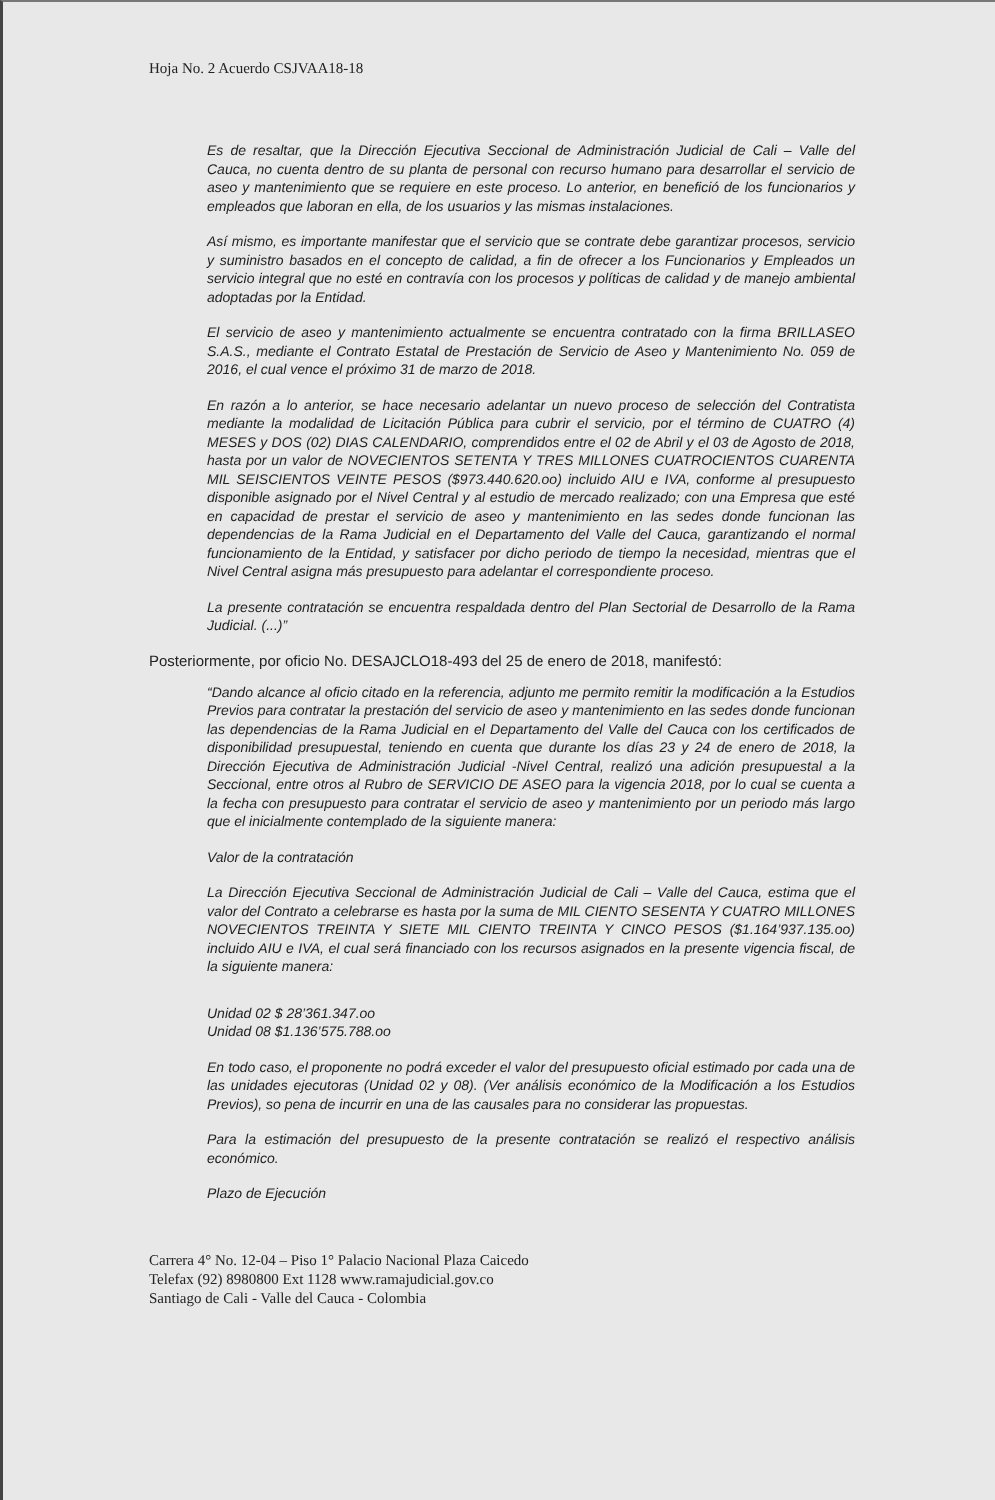Hoja No. 2 Acuerdo CSJVAA18-18
Es de resaltar, que la Dirección Ejecutiva Seccional de Administración Judicial de Cali – Valle del Cauca, no cuenta dentro de su planta de personal con recurso humano para desarrollar el servicio de aseo y mantenimiento que se requiere en este proceso. Lo anterior, en benefició de los funcionarios y empleados que laboran en ella, de los usuarios y las mismas instalaciones.
Así mismo, es importante manifestar que el servicio que se contrate debe garantizar procesos, servicio y suministro basados en el concepto de calidad, a fin de ofrecer a los Funcionarios y Empleados un servicio integral que no esté en contravía con los procesos y políticas de calidad y de manejo ambiental adoptadas por la Entidad.
El servicio de aseo y mantenimiento actualmente se encuentra contratado con la firma BRILLASEO S.A.S., mediante el Contrato Estatal de Prestación de Servicio de Aseo y Mantenimiento No. 059 de 2016, el cual vence el próximo 31 de marzo de 2018.
En razón a lo anterior, se hace necesario adelantar un nuevo proceso de selección del Contratista mediante la modalidad de Licitación Pública para cubrir el servicio, por el término de CUATRO (4) MESES y DOS (02) DIAS CALENDARIO, comprendidos entre el 02 de Abril y el 03 de Agosto de 2018, hasta por un valor de NOVECIENTOS SETENTA Y TRES MILLONES CUATROCIENTOS CUARENTA MIL SEISCIENTOS VEINTE PESOS ($973.440.620.oo) incluido AIU e IVA, conforme al presupuesto disponible asignado por el Nivel Central y al estudio de mercado realizado; con una Empresa que esté en capacidad de prestar el servicio de aseo y mantenimiento en las sedes donde funcionan las dependencias de la Rama Judicial en el Departamento del Valle del Cauca, garantizando el normal funcionamiento de la Entidad, y satisfacer por dicho periodo de tiempo la necesidad, mientras que el Nivel Central asigna más presupuesto para adelantar el correspondiente proceso.
La presente contratación se encuentra respaldada dentro del Plan Sectorial de Desarrollo de la Rama Judicial. (...)”
Posteriormente, por oficio No. DESAJCLO18-493 del 25 de enero de 2018, manifestó:
“Dando alcance al oficio citado en la referencia, adjunto me permito remitir la modificación a la Estudios Previos para contratar la prestación del servicio de aseo y mantenimiento en las sedes donde funcionan las dependencias de la Rama Judicial en el Departamento del Valle del Cauca con los certificados de disponibilidad presupuestal, teniendo en cuenta que durante los días 23 y 24 de enero de 2018, la Dirección Ejecutiva de Administración Judicial -Nivel Central, realizó una adición presupuestal a la Seccional, entre otros al Rubro de SERVICIO DE ASEO para la vigencia 2018, por lo cual se cuenta a la fecha con presupuesto para contratar el servicio de aseo y mantenimiento por un periodo más largo que el inicialmente contemplado de la siguiente manera:
Valor de la contratación
La Dirección Ejecutiva Seccional de Administración Judicial de Cali – Valle del Cauca, estima que el valor del Contrato a celebrarse es hasta por la suma de MIL CIENTO SESENTA Y CUATRO MILLONES NOVECIENTOS TREINTA Y SIETE MIL CIENTO TREINTA Y CINCO PESOS ($1.164’937.135.oo) incluido AIU e IVA, el cual será financiado con los recursos asignados en la presente vigencia fiscal, de la siguiente manera:
Unidad 02 $ 28’361.347.oo
Unidad 08 $1.136’575.788.oo
En todo caso, el proponente no podrá exceder el valor del presupuesto oficial estimado por cada una de las unidades ejecutoras (Unidad 02 y 08). (Ver análisis económico de la Modificación a los Estudios Previos), so pena de incurrir en una de las causales para no considerar las propuestas.
Para la estimación del presupuesto de la presente contratación se realizó el respectivo análisis económico.
Plazo de Ejecución
Carrera 4° No. 12-04 – Piso 1° Palacio Nacional Plaza Caicedo
Telefax (92) 8980800 Ext 1128 www.ramajudicial.gov.co
Santiago de Cali - Valle del Cauca - Colombia